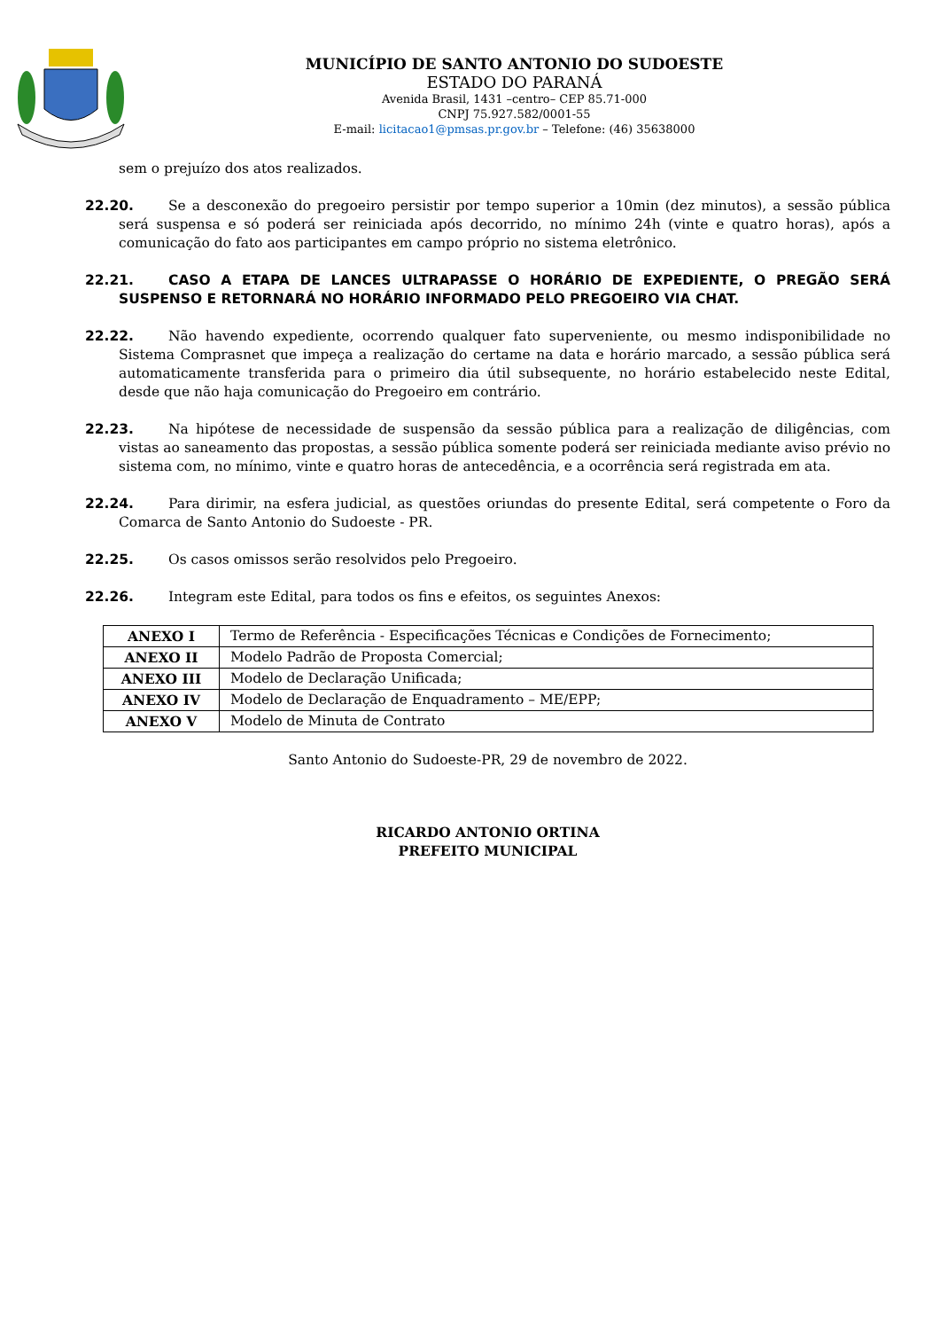MUNICÍPIO DE SANTO ANTONIO DO SUDOESTE
ESTADO DO PARANÁ
Avenida Brasil, 1431 –centro– CEP 85.71-000
CNPJ 75.927.582/0001-55
E-mail: licitacao1@pmsas.pr.gov.br – Telefone: (46) 35638000
sem o prejuízo dos atos realizados.
22.20. Se a desconexão do pregoeiro persistir por tempo superior a 10min (dez minutos), a sessão pública será suspensa e só poderá ser reiniciada após decorrido, no mínimo 24h (vinte e quatro horas), após a comunicação do fato aos participantes em campo próprio no sistema eletrônico.
22.21. CASO A ETAPA DE LANCES ULTRAPASSE O HORÁRIO DE EXPEDIENTE, O PREGÃO SERÁ SUSPENSO E RETORNARÁ NO HORÁRIO INFORMADO PELO PREGOEIRO VIA CHAT.
22.22. Não havendo expediente, ocorrendo qualquer fato superveniente, ou mesmo indisponibilidade no Sistema Comprasnet que impeça a realização do certame na data e horário marcado, a sessão pública será automaticamente transferida para o primeiro dia útil subsequente, no horário estabelecido neste Edital, desde que não haja comunicação do Pregoeiro em contrário.
22.23. Na hipótese de necessidade de suspensão da sessão pública para a realização de diligências, com vistas ao saneamento das propostas, a sessão pública somente poderá ser reiniciada mediante aviso prévio no sistema com, no mínimo, vinte e quatro horas de antecedência, e a ocorrência será registrada em ata.
22.24. Para dirimir, na esfera judicial, as questões oriundas do presente Edital, será competente o Foro da Comarca de Santo Antonio do Sudoeste - PR.
22.25. Os casos omissos serão resolvidos pelo Pregoeiro.
22.26. Integram este Edital, para todos os fins e efeitos, os seguintes Anexos:
| ANEXO I | Termo de Referência - Especificações Técnicas e Condições de Fornecimento; |
| ANEXO II | Modelo Padrão de Proposta Comercial; |
| ANEXO III | Modelo de Declaração Unificada; |
| ANEXO IV | Modelo de Declaração de Enquadramento – ME/EPP; |
| ANEXO V | Modelo de Minuta de Contrato |
Santo Antonio do Sudoeste-PR, 29 de novembro de 2022.
RICARDO ANTONIO ORTINA
PREFEITO MUNICIPAL